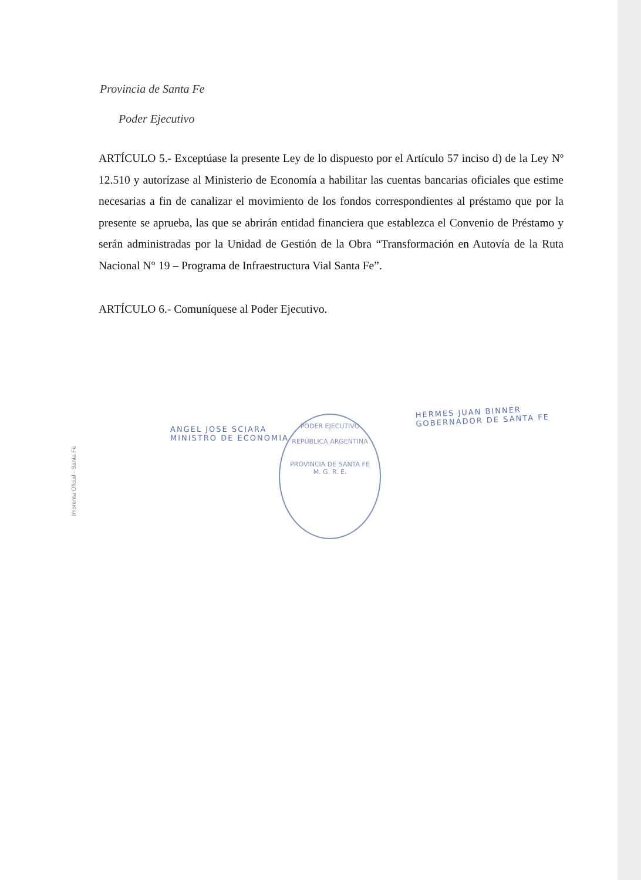Provincia de Santa Fe
Poder Ejecutivo
ARTÍCULO 5.- Exceptúase la presente Ley de lo dispuesto por el Artículo 57 inciso d) de la Ley Nº 12.510 y autorízase al Ministerio de Economía a habilitar las cuentas bancarias oficiales que estime necesarias a fin de canalizar el movimiento de los fondos correspondientes al préstamo que por la presente se aprueba, las que se abrirán entidad financiera que establezca el Convenio de Préstamo y serán administradas por la Unidad de Gestión de la Obra “Transformación en Autovía de la Ruta Nacional N° 19 – Programa de Infraestructura Vial Santa Fe”.
ARTÍCULO 6.- Comuníquese al Poder Ejecutivo.
HERMES JUAN BINNER
GOBERNADOR DE SANTA FE
ANGEL JOSE SCIARA
MINISTRO DE ECONOMIA
PODER EJECUTIVO
REPÚBLICA ARGENTINA
PROVINCIA DE SANTA FE
M. G. R. E.
Imprenta Oficial - Santa Fe